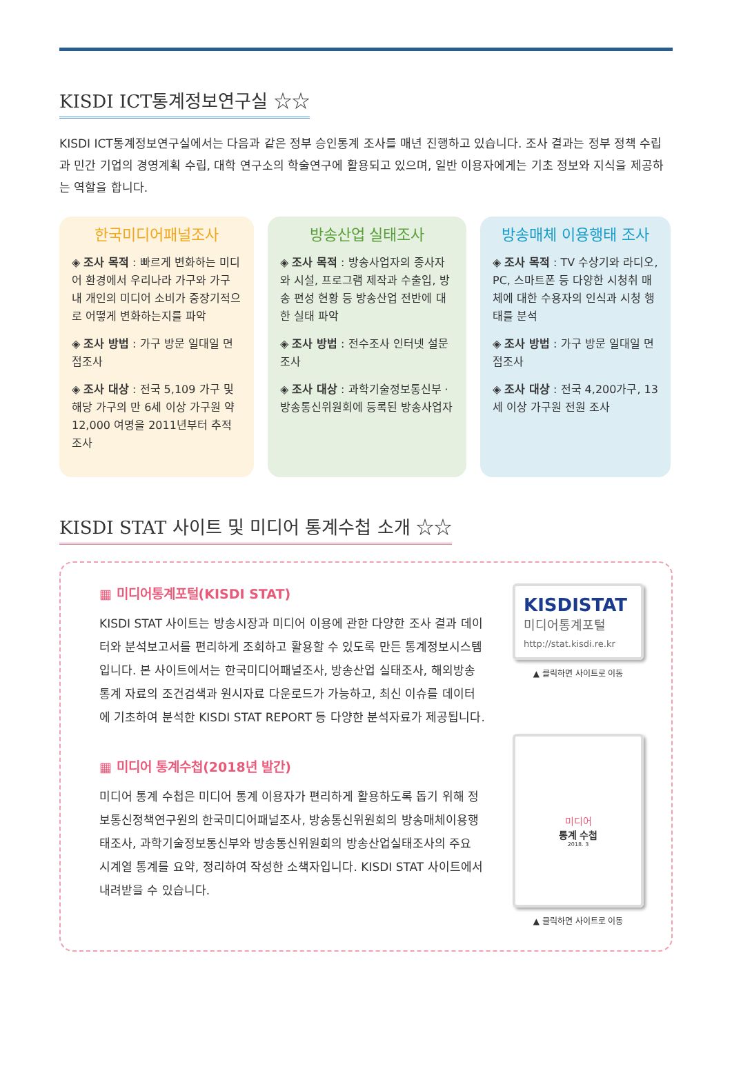KISDI ICT통계정보연구실 ☆☆
KISDI ICT통계정보연구실에서는 다음과 같은 정부 승인통계 조사를 매년 진행하고 있습니다. 조사 결과는 정부 정책 수립과 민간 기업의 경영계획 수립, 대학 연구소의 학술연구에 활용되고 있으며, 일반 이용자에게는 기초 정보와 지식을 제공하는 역할을 합니다.
한국미디어패널조사
◈ 조사 목적 : 빠르게 변화하는 미디어 환경에서 우리나라 가구와 가구 내 개인의 미디어 소비가 중장기적으로 어떻게 변화하는지를 파악
◈ 조사 방법 : 가구 방문 일대일 면접조사
◈ 조사 대상 : 전국 5,109 가구 및 해당 가구의 만 6세 이상 가구원 약 12,000 여명을 2011년부터 추적조사
방송산업 실태조사
◈ 조사 목적 : 방송사업자의 종사자와 시설, 프로그램 제작과 수출입, 방송 편성 현황 등 방송산업 전반에 대한 실태 파악
◈ 조사 방법 : 전수조사 인터넷 설문조사
◈ 조사 대상 : 과학기술정보통신부 · 방송통신위원회에 등록된 방송사업자
방송매체 이용행태 조사
◈ 조사 목적 : TV 수상기와 라디오, PC, 스마트폰 등 다양한 시청취 매체에 대한 수용자의 인식과 시청 행태를 분석
◈ 조사 방법 : 가구 방문 일대일 면접조사
◈ 조사 대상 : 전국 4,200가구, 13세 이상 가구원 전원 조사
KISDI STAT 사이트 및 미디어 통계수첩 소개 ☆☆
▦ 미디어통계포털(KISDI STAT)
KISDI STAT 사이트는 방송시장과 미디어 이용에 관한 다양한 조사 결과 데이터와 분석보고서를 편리하게 조회하고 활용할 수 있도록 만든 통계정보시스템입니다. 본 사이트에서는 한국미디어패널조사, 방송산업 실태조사, 해외방송통계 자료의 조건검색과 원시자료 다운로드가 가능하고, 최신 이슈를 데이터에 기초하여 분석한 KISDI STAT REPORT 등 다양한 분석자료가 제공됩니다.
▦ 미디어 통계수첩(2018년 발간)
미디어 통계 수첩은 미디어 통계 이용자가 편리하게 활용하도록 돕기 위해 정보통신정책연구원의 한국미디어패널조사, 방송통신위원회의 방송매체이용행태조사, 과학기술정보통신부와 방송통신위원회의 방송산업실태조사의 주요 시계열 통계를 요약, 정리하여 작성한 소책자입니다. KISDI STAT 사이트에서 내려받을 수 있습니다.
KISDISTAT
미디어통계포털
http://stat.kisdi.re.kr
▲ 클릭하면 사이트로 이동
미디어
통계 수첩
2018. 3
▲ 클릭하면 사이트로 이동